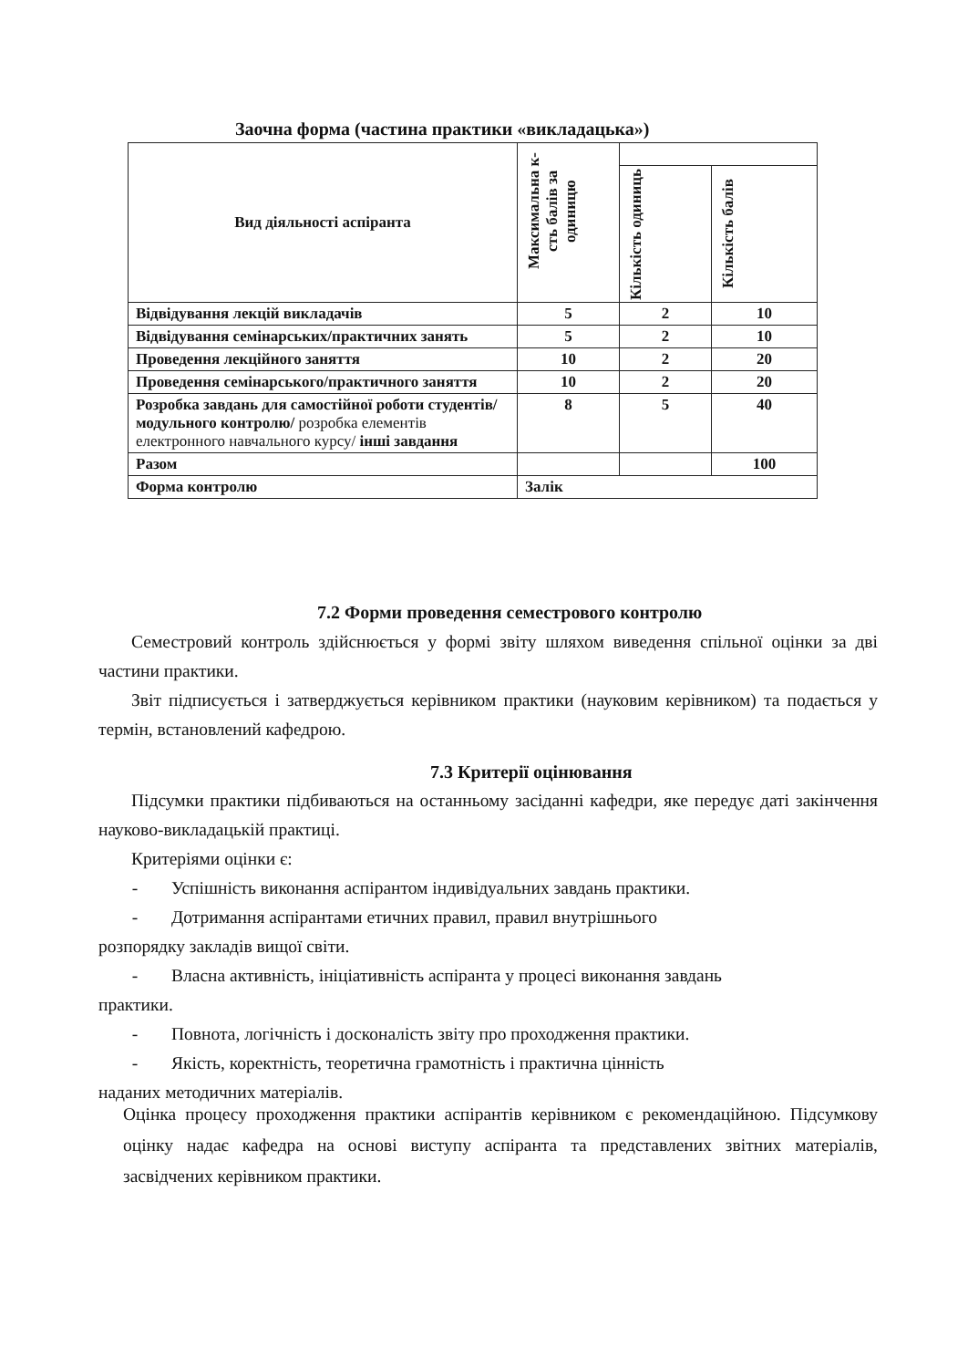Заочна форма (частина практики «викладацька»)
| Вид діяльності аспіранта | Максимальна к-сть балів за одиницю | | |
| --- | --- | --- | --- |
| | | Кількість одиниць | Кількість балів |
| Відвідування лекцій викладачів | 5 | 2 | 10 |
| Відвідування семінарських/практичних занять | 5 | 2 | 10 |
| Проведення лекційного заняття | 10 | 2 | 20 |
| Проведення семінарського/практичного заняття | 10 | 2 | 20 |
| Розробка завдань для самостійної роботи студентів/модульного контролю/ розробка елементів електронного навчального курсу/ інші завдання | 8 | 5 | 40 |
| Разом | | | 100 |
| Форма контролю | Залік | | |
7.2 Форми проведення семестрового контролю
Семестровий контроль здійснюється у формі звіту шляхом виведення спільної оцінки за дві частини практики.
Звіт підписується і затверджується керівником практики (науковим керівником) та подається у термін, встановлений кафедрою.
7.3 Критерії оцінювання
Підсумки практики підбиваються на останньому засіданні кафедри, яке передує даті закінчення науково-викладацькій практиці.
Критеріями оцінки є:
- Успішність виконання аспірантом індивідуальних завдань практики.
- Дотримання аспірантами етичних правил, правил внутрішнього
розпорядку закладів вищої світи.
- Власна активність, ініціативність аспіранта у процесі виконання завдань
практики.
- Повнота, логічність і досконалість звіту про проходження практики.
- Якість, коректність, теоретична грамотність і практична цінність
наданих методичних матеріалів.
Оцінка процесу проходження практики аспірантів керівником є рекомендаційною. Підсумкову оцінку надає кафедра на основі виступу аспіранта та представлених звітних матеріалів, засвідчених керівником практики.